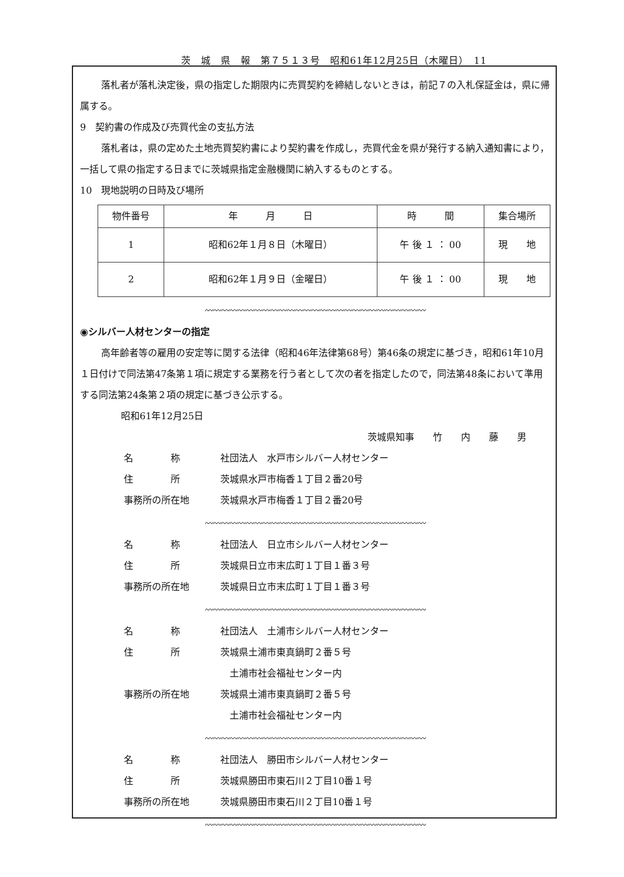茨　城　県　報　第７５１３号　昭和61年12月25日（木曜日）　11
落札者が落札決定後，県の指定した期限内に売買契約を締結しないときは，前記７の入札保証金は，県に帰属する。
9　契約書の作成及び売買代金の支払方法
落札者は，県の定めた土地売買契約書により契約書を作成し，売買代金を県が発行する納入通知書により，一括して県の指定する日までに茨城県指定金融機関に納入するものとする。
10　現地説明の日時及び場所
| 物件番号 | 年 月 日 | 時 間 | 集合場所 |
| --- | --- | --- | --- |
| 1 | 昭和62年１月８日（木曜日） | 午 後 １ ： 00 | 現 地 |
| 2 | 昭和62年１月９日（金曜日） | 午 後 １ ： 00 | 現 地 |
〰〰〰〰〰〰〰〰〰〰〰〰〰〰〰〰〰〰〰〰〰〰〰〰〰〰〰
◉シルバー人材センターの指定
高年齢者等の雇用の安定等に関する法律（昭和46年法律第68号）第46条の規定に基づき，昭和61年10月１日付けで同法第47条第１項に規定する業務を行う者として次の者を指定したので，同法第48条において準用する同法第24条第２項の規定に基づき公示する。
昭和61年12月25日
茨城県知事　　竹　　内　　藤　　男
名　　　　称 社団法人　水戸市シルバー人材センター
住　　　　所 茨城県水戸市梅香１丁目２番20号
事務所の所在地 茨城県水戸市梅香１丁目２番20号
〰〰〰〰〰〰〰〰〰〰〰〰〰〰〰〰〰〰〰〰〰〰〰〰〰〰〰
名　　　　称 社団法人　日立市シルバー人材センター
住　　　　所 茨城県日立市末広町１丁目１番３号
事務所の所在地 茨城県日立市末広町１丁目１番３号
〰〰〰〰〰〰〰〰〰〰〰〰〰〰〰〰〰〰〰〰〰〰〰〰〰〰〰
名　　　　称 社団法人　土浦市シルバー人材センター
住　　　　所 茨城県土浦市東真鍋町２番５号
　土浦市社会福祉センター内
事務所の所在地 茨城県土浦市東真鍋町２番５号
　土浦市社会福祉センター内
〰〰〰〰〰〰〰〰〰〰〰〰〰〰〰〰〰〰〰〰〰〰〰〰〰〰〰
名　　　　称 社団法人　勝田市シルバー人材センター
住　　　　所 茨城県勝田市東石川２丁目10番１号
事務所の所在地 茨城県勝田市東石川２丁目10番１号
〰〰〰〰〰〰〰〰〰〰〰〰〰〰〰〰〰〰〰〰〰〰〰〰〰〰〰